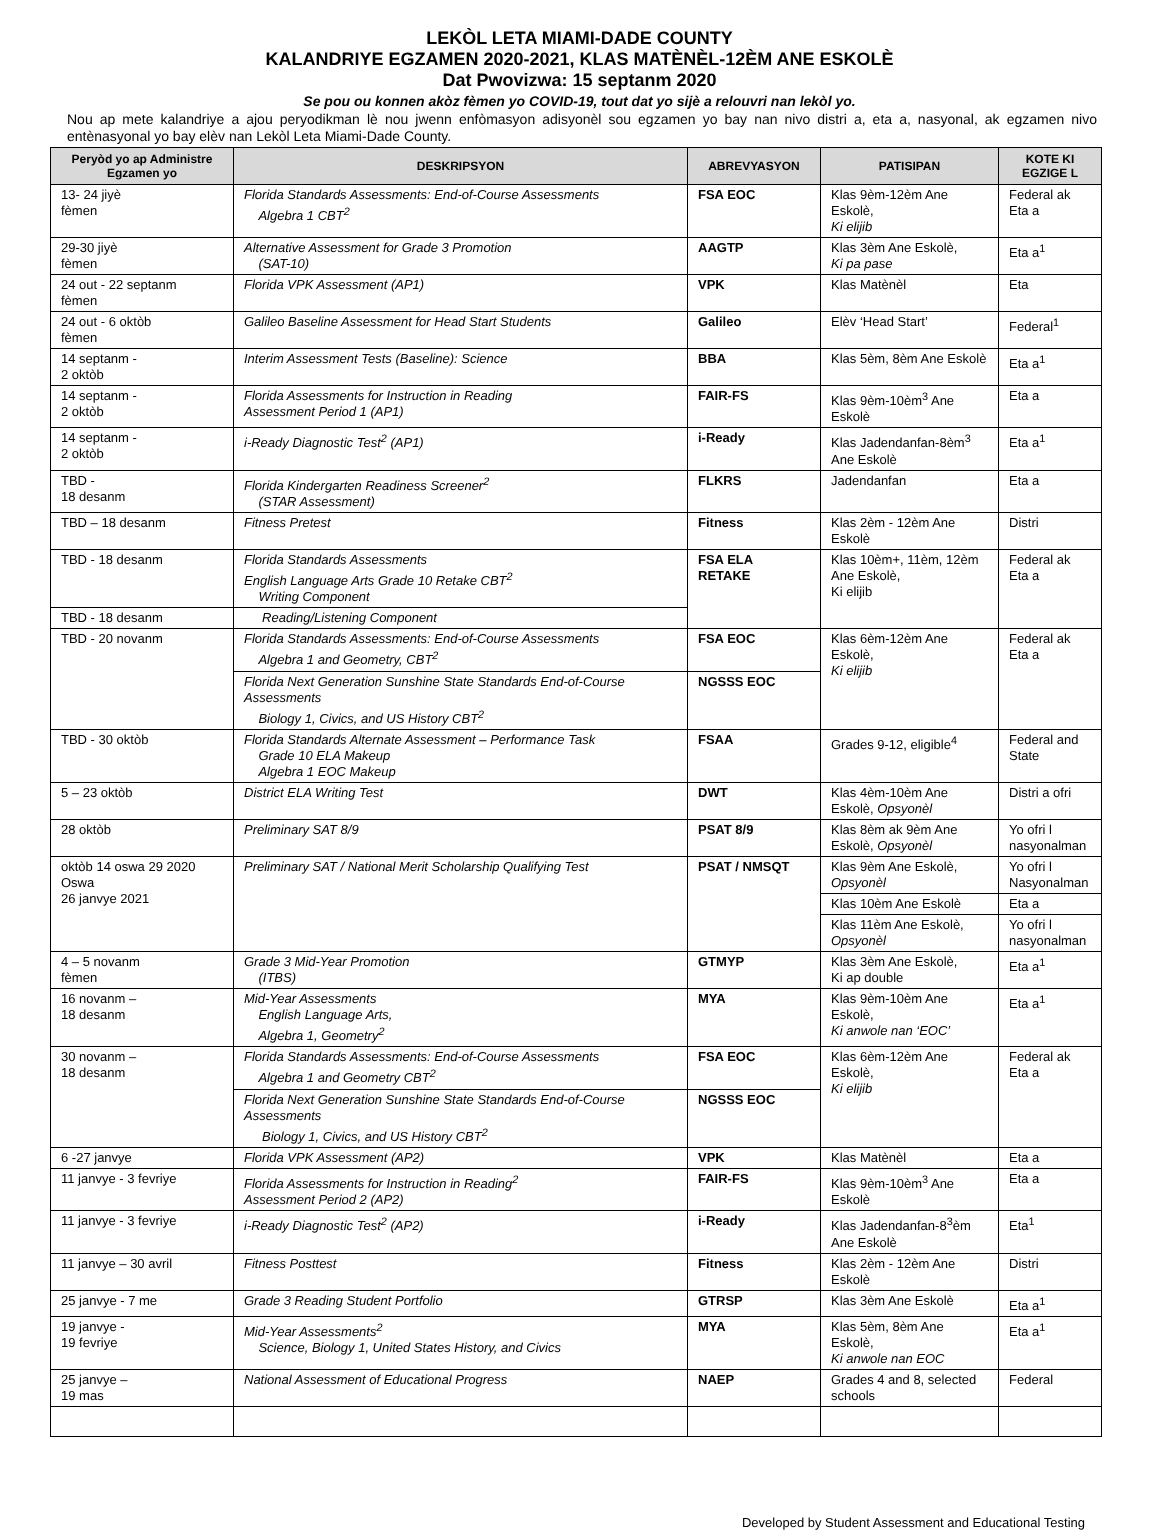LEKÒL LETA MIAMI-DADE COUNTY
KALANDRIYE EGZAMEN 2020-2021, KLAS MATÈNÈL-12ÈM ANE ESKOLÈ
Dat Pwovizwa: 15 septanm 2020
Se pou ou konnen akòz fèmen yo COVID-19, tout dat yo sijè a relouvri nan lekòl yo.
Nou ap mete kalandriye a ajou peryodikman lè nou jwenn enfòmasyon adisyonèl sou egzamen yo bay nan nivo distri a, eta a, nasyonal, ak egzamen nivo entènasyonal yo bay elèv nan Lekòl Leta Miami-Dade County.
| Peryòd yo ap Administre Egzamen yo | DESKRIPSYON | ABREVYASYON | PATISIPAN | KOTE KI EGZIGE L |
| --- | --- | --- | --- | --- |
| 13- 24 jiyè fèmen | Florida Standards Assessments: End-of-Course Assessments Algebra 1 CBT<sup>2</sup> | FSA EOC | Klas 9èm-12èm Ane Eskolè, Ki elijib | Federal ak Eta a |
| 29-30 jiyè fèmen | Alternative Assessment for Grade 3 Promotion (SAT-10) | AAGTP | Klas 3èm Ane Eskolè, Ki pa pase | Eta a<sup>1</sup> |
| 24 out - 22 septanm fèmen | Florida VPK Assessment (AP1) | VPK | Klas Matènèl | Eta |
| 24 out - 6 oktòb fèmen | Galileo Baseline Assessment for Head Start Students | Galileo | Elèv ‘Head Start’ | Federal<sup>1</sup> |
| 14 septanm - 2 oktòb | Interim Assessment Tests (Baseline): Science | BBA | Klas 5èm, 8èm Ane Eskolè | Eta a<sup>1</sup> |
| 14 septanm - 2 oktòb | Florida Assessments for Instruction in Reading Assessment Period 1 (AP1) | FAIR-FS | Klas 9èm-10èm<sup>3</sup> Ane Eskolè | Eta a |
| 14 septanm - 2 oktòb | i-Ready Diagnostic Test<sup>2</sup> (AP1) | i-Ready | Klas Jadendanfan-8èm<sup>3</sup> Ane Eskolè | Eta a<sup>1</sup> |
| TBD - 18 desanm | Florida Kindergarten Readiness Screener<sup>2</sup> (STAR Assessment) | FLKRS | Jadendanfan | Eta a |
| TBD – 18 desanm | Fitness Pretest | Fitness | Klas 2èm - 12èm Ane Eskolè | Distri |
| TBD - 18 desanm | Florida Standards Assessments English Language Arts Grade 10 Retake CBT<sup>2</sup> Writing Component | FSA ELA RETAKE | Klas 10èm+, 11èm, 12èm Ane Eskolè, Ki elijib | Federal ak Eta a |
| TBD - 18 desanm | Reading/Listening Component | | | |
| TBD - 20 novanm | Florida Standards Assessments: End-of-Course Assessments Algebra 1 and Geometry, CBT<sup>2</sup> | FSA EOC | Klas 6èm-12èm Ane Eskolè, Ki elijib | Federal ak Eta a |
| | Florida Next Generation Sunshine State Standards End-of-Course Assessments Biology 1, Civics, and US History CBT<sup>2</sup> | NGSSS EOC | | |
| TBD - 30 oktòb | Florida Standards Alternate Assessment – Performance Task Grade 10 ELA Makeup Algebra 1 EOC Makeup | FSAA | Grades 9-12, eligible<sup>4</sup> | Federal and State |
| 5 – 23 oktòb | District ELA Writing Test | DWT | Klas 4èm-10èm Ane Eskolè, Opsyonèl | Distri a ofri |
| 28 oktòb | Preliminary SAT 8/9 | PSAT 8/9 | Klas 8èm ak 9èm Ane Eskolè, Opsyonèl | Yo ofri l nasyonalman |
| oktòb 14 oswa 29 2020 Oswa 26 janvye 2021 | Preliminary SAT / National Merit Scholarship Qualifying Test | PSAT / NMSQT | Klas 9èm Ane Eskolè, Opsyonèl | Yo ofri l Nasyonalman |
| | | | Klas 10èm Ane Eskolè | Eta a |
| | | | Klas 11èm Ane Eskolè, Opsyonèl | Yo ofri l nasyonalman |
| 4 – 5 novanm fèmen | Grade 3 Mid-Year Promotion (ITBS) | GTMYP | Klas 3èm Ane Eskolè, Ki ap double | Eta a<sup>1</sup> |
| 16 novanm – 18 desanm | Mid-Year Assessments English Language Arts, Algebra 1, Geometry<sup>2</sup> | MYA | Klas 9èm-10èm Ane Eskolè, Ki anwole nan ‘EOC’ | Eta a<sup>1</sup> |
| 30 novanm – 18 desanm | Florida Standards Assessments: End-of-Course Assessments Algebra 1 and Geometry CBT<sup>2</sup> | FSA EOC | Klas 6èm-12èm Ane Eskolè, Ki elijib | Federal ak Eta a |
| | Florida Next Generation Sunshine State Standards End-of-Course Assessments Biology 1, Civics, and US History CBT<sup>2</sup> | NGSSS EOC | | |
| 6 -27 janvye | Florida VPK Assessment (AP2) | VPK | Klas Matènèl | Eta a |
| 11 janvye - 3 fevriye | Florida Assessments for Instruction in Reading<sup>2</sup> Assessment Period 2 (AP2) | FAIR-FS | Klas 9èm-10èm<sup>3</sup> Ane Eskolè | Eta a |
| 11 janvye - 3 fevriye | i-Ready Diagnostic Test<sup>2</sup> (AP2) | i-Ready | Klas Jadendanfan-8<sup>3</sup>èm Ane Eskolè | Eta<sup>1</sup> |
| 11 janvye – 30 avril | Fitness Posttest | Fitness | Klas 2èm - 12èm Ane Eskolè | Distri |
| 25 janvye - 7 me | Grade 3 Reading Student Portfolio | GTRSP | Klas 3èm Ane Eskolè | Eta a<sup>1</sup> |
| 19 janvye - 19 fevriye | Mid-Year Assessments<sup>2</sup> Science, Biology 1, United States History, and Civics | MYA | Klas 5èm, 8èm Ane Eskolè, Ki anwole nan EOC | Eta a<sup>1</sup> |
| 25 janvye – 19 mas | National Assessment of Educational Progress | NAEP | Grades 4 and 8, selected schools | Federal |
Developed by Student Assessment and Educational Testing